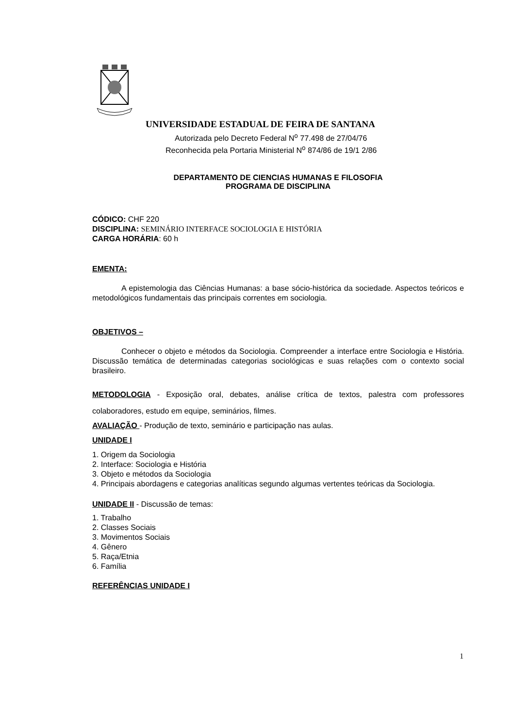UNIVERSIDADE ESTADUAL DE FEIRA DE SANTANA
Autorizada pelo Decreto Federal N<sup>o</sup> 77.498 de 27/04/76
Reconhecida pela Portaria Ministerial N<sup>o</sup> 874/86 de 19/1 2/86
DEPARTAMENTO DE CIENCIAS HUMANAS E FILOSOFIA
PROGRAMA DE DISCIPLINA
CÓDICO: CHF 220
DISCIPLINA: SEMINÁRIO INTERFACE SOCIOLOGIA E HISTÓRIA
CARGA HORÁRIA: 60 h
EMENTA:
A epistemologia das Ciências Humanas: a base sócio-histórica da sociedade. Aspectos teóricos e metodológicos fundamentais das principais correntes em sociologia.
OBJETIVOS –
Conhecer o objeto e métodos da Sociologia. Compreender a interface entre Sociologia e História. Discussão temática de determinadas categorias sociológicas e suas relações com o contexto social brasileiro.
METODOLOGIA - Exposição oral, debates, análise crítica de textos, palestra com professores colaboradores, estudo em equipe, seminários, filmes.
AVALIAÇÃO - Produção de texto, seminário e participação nas aulas.
UNIDADE I
1. Origem da Sociologia
2. Interface: Sociologia e História
3. Objeto e métodos da Sociologia
4. Principais abordagens e categorias analíticas segundo algumas vertentes teóricas da Sociologia.
UNIDADE II - Discussão de temas:
1. Trabalho
2. Classes Sociais
3. Movimentos Sociais
4. Gênero
5. Raça/Etnia
6. Família
REFERÊNCIAS UNIDADE I
1